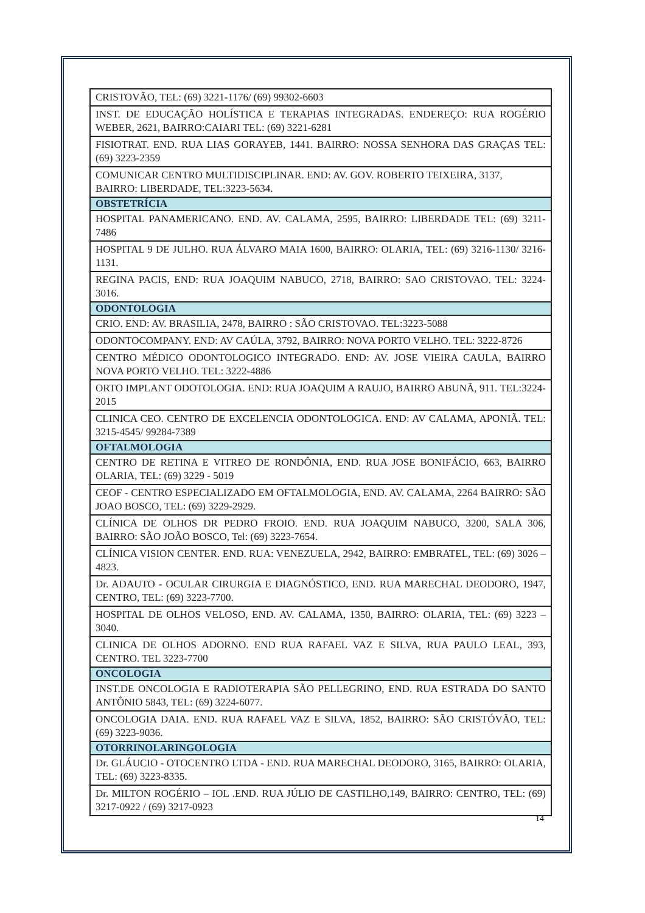| CRISTOVÃO, TEL: (69) 3221-1176/ (69) 99302-6603 |
| INST. DE EDUCAÇÃO HOLÍSTICA E TERAPIAS INTEGRADAS. ENDEREÇO: RUA ROGÉRIO WEBER, 2621, BAIRRO:CAIARI TEL: (69) 3221-6281 |
| FISIOTRAT. END. RUA LIAS GORAYEB, 1441. BAIRRO: NOSSA SENHORA DAS GRAÇAS TEL: (69) 3223-2359 |
| COMUNICAR CENTRO MULTIDISCIPLINAR. END: AV. GOV. ROBERTO TEIXEIRA, 3137, BAIRRO: LIBERDADE, TEL:3223-5634. |
| OBSTETRÍCIA |
| HOSPITAL PANAMERICANO. END. AV. CALAMA, 2595, BAIRRO: LIBERDADE TEL: (69) 3211-7486 |
| HOSPITAL 9 DE JULHO. RUA ÁLVARO MAIA 1600, BAIRRO: OLARIA, TEL: (69) 3216-1130/ 3216-1131. |
| REGINA PACIS, END: RUA JOAQUIM NABUCO, 2718, BAIRRO: SAO CRISTOVAO. TEL: 3224-3016. |
| ODONTOLOGIA |
| CRIO. END: AV. BRASILIA, 2478, BAIRRO : SÃO CRISTOVAO. TEL:3223-5088 |
| ODONTOCOMPANY. END: AV CAÚLA, 3792, BAIRRO: NOVA PORTO VELHO. TEL: 3222-8726 |
| CENTRO MÉDICO ODONTOLOGICO INTEGRADO. END: AV. JOSE VIEIRA CAULA, BAIRRO NOVA PORTO VELHO. TEL: 3222-4886 |
| ORTO IMPLANT ODOTOLOGIA. END: RUA JOAQUIM A RAUJO, BAIRRO ABUNÃ, 911. TEL:3224-2015 |
| CLINICA CEO. CENTRO DE EXCELENCIA ODONTOLOGICA. END: AV CALAMA, APONIÃ. TEL: 3215-4545/ 99284-7389 |
| OFTALMOLOGIA |
| CENTRO DE RETINA E VITREO DE RONDÔNIA, END. RUA JOSE BONIFÁCIO, 663, BAIRRO OLARIA, TEL: (69) 3229 - 5019 |
| CEOF - CENTRO ESPECIALIZADO EM OFTALMOLOGIA, END. AV. CALAMA, 2264 BAIRRO: SÃO JOAO BOSCO, TEL: (69) 3229-2929. |
| CLÍNICA DE OLHOS DR PEDRO FROIO. END. RUA JOAQUIM NABUCO, 3200, SALA 306, BAIRRO: SÃO JOÃO BOSCO, Tel: (69) 3223-7654. |
| CLÍNICA VISION CENTER. END. RUA: VENEZUELA, 2942, BAIRRO: EMBRATEL, TEL: (69) 3026 – 4823. |
| Dr. ADAUTO - OCULAR CIRURGIA E DIAGNÓSTICO, END. RUA MARECHAL DEODORO, 1947, CENTRO, TEL: (69) 3223-7700. |
| HOSPITAL DE OLHOS VELOSO, END. AV. CALAMA, 1350, BAIRRO: OLARIA, TEL: (69) 3223 – 3040. |
| CLINICA DE OLHOS ADORNO. END RUA RAFAEL VAZ E SILVA, RUA PAULO LEAL, 393, CENTRO. TEL 3223-7700 |
| ONCOLOGIA |
| INST.DE ONCOLOGIA E RADIOTERAPIA SÃO PELLEGRINO, END. RUA ESTRADA DO SANTO ANTÔNIO 5843, TEL: (69) 3224-6077. |
| ONCOLOGIA DAIA. END. RUA RAFAEL VAZ E SILVA, 1852, BAIRRO: SÃO CRISTÓVÃO, TEL: (69) 3223-9036. |
| OTORRINOLARINGOLOGIA |
| Dr. GLÁUCIO - OTOCENTRO LTDA - END. RUA MARECHAL DEODORO, 3165, BAIRRO: OLARIA, TEL: (69) 3223-8335. |
| Dr. MILTON ROGÉRIO – IOL .END. RUA JÚLIO DE CASTILHO,149, BAIRRO: CENTRO, TEL: (69) 3217-0922 / (69) 3217-0923 |
14